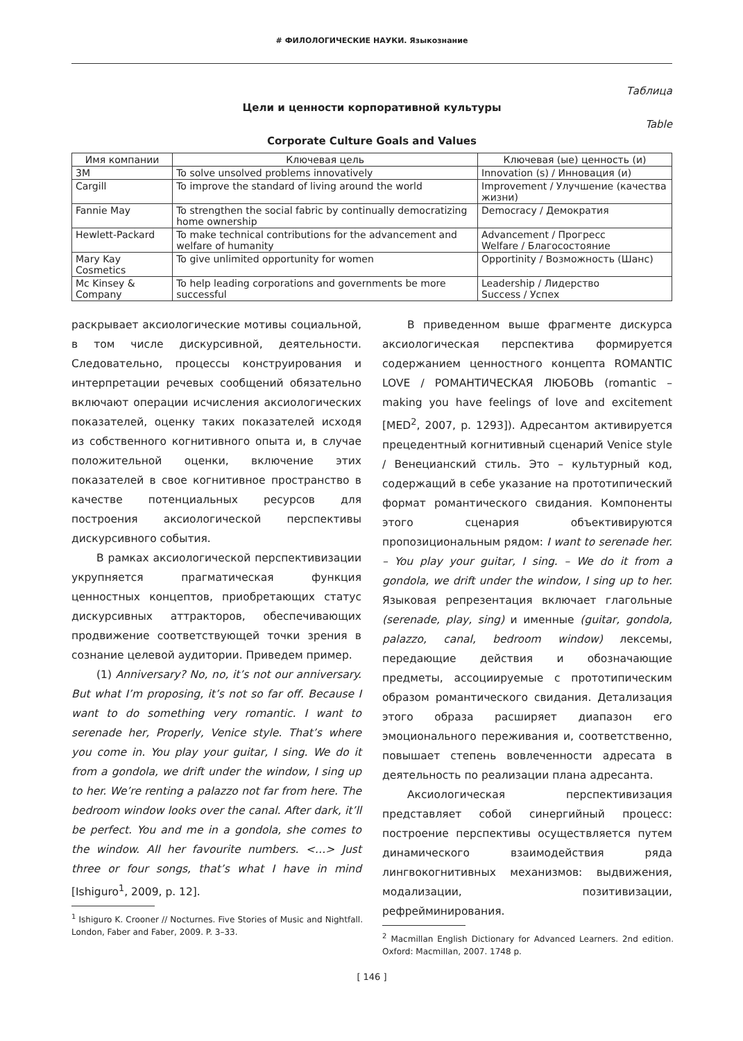# ФИЛОЛОГИЧЕСКИЕ НАУКИ. Языкознание
Таблица
Цели и ценности корпоративной культуры
Table
Corporate Culture Goals and Values
| Имя компании | Ключевая цель | Ключевая (ые) ценность (и) |
| --- | --- | --- |
| 3M | To solve unsolved problems innovatively | Innovation (s) / Инновация (и) |
| Cargill | To improve the standard of living around the world | Improvement / Улучшение (качества жизни) |
| Fannie May | To strengthen the social fabric by continually democratizing home ownership | Democracy / Демократия |
| Hewlett-Packard | To make technical contributions for the advancement and welfare of humanity | Advancement / Прогресс Welfare / Благосостояние |
| Mary Kay Cosmetics | To give unlimited opportunity for women | Opportinity / Возможность (Шанс) |
| Mc Kinsey & Company | To help leading corporations and governments be more successful | Leadership / Лидерство Success / Успех |
раскрывает аксиологические мотивы социальной, в том числе дискурсивной, деятельности. Следовательно, процессы конструирования и интерпретации речевых сообщений обязательно включают операции исчисления аксиологических показателей, оценку таких показателей исходя из собственного когнитивного опыта и, в случае положительной оценки, включение этих показателей в свое когнитивное пространство в качестве потенциальных ресурсов для построения аксиологической перспективы дискурсивного события.
В рамках аксиологической перспективизации укрупняется прагматическая функция ценностных концептов, приобретающих статус дискурсивных аттракторов, обеспечивающих продвижение соответствующей точки зрения в сознание целевой аудитории. Приведем пример.
(1) Anniversary? No, no, it’s not our anniversary. But what I’m proposing, it’s not so far off. Because I want to do something very romantic. I want to serenade her, Properly, Venice style. That’s where you come in. You play your guitar, I sing. We do it from a gondola, we drift under the window, I sing up to her. We’re renting a palazzo not far from here. The bedroom window looks over the canal. After dark, it’ll be perfect. You and me in a gondola, she comes to the window. All her favourite numbers. <…> Just three or four songs, that’s what I have in mind [Ishiguro<sup>1</sup>, 2009, p. 12].
<sup>1</sup> Ishiguro K. Crooner // Nocturnes. Five Stories of Music and Nightfall. London, Faber and Faber, 2009. P. 3–33.
В приведенном выше фрагменте дискурса аксиологическая перспектива формируется содержанием ценностного концепта ROMANTIC LOVE / РОМАНТИЧЕСКАЯ ЛЮБОВЬ (romantic – making you have feelings of love and excitement [MED<sup>2</sup>, 2007, p. 1293]). Адресантом активируется прецедентный когнитивный сценарий Venice style / Венецианский стиль. Это – культурный код, содержащий в себе указание на прототипический формат романтического свидания. Компоненты этого сценария объективируются пропозициональным рядом: I want to serenade her. – You play your guitar, I sing. – We do it from a gondola, we drift under the window, I sing up to her. Языковая репрезентация включает глагольные (serenade, play, sing) и именные (guitar, gondola, palazzo, canal, bedroom window) лексемы, передающие действия и обозначающие предметы, ассоциируемые с прототипическим образом романтического свидания. Детализация этого образа расширяет диапазон его эмоционального переживания и, соответственно, повышает степень вовлеченности адресата в деятельность по реализации плана адресанта.
Аксиологическая перспективизация представляет собой синергийный процесс: построение перспективы осуществляется путем динамического взаимодействия ряда лингвокогнитивных механизмов: выдвижения, модализации, позитивизации, рефрейминирования.
<sup>2</sup> Macmillan English Dictionary for Advanced Learners. 2nd edition. Oxford: Macmillan, 2007. 1748 p.
[ 146 ]